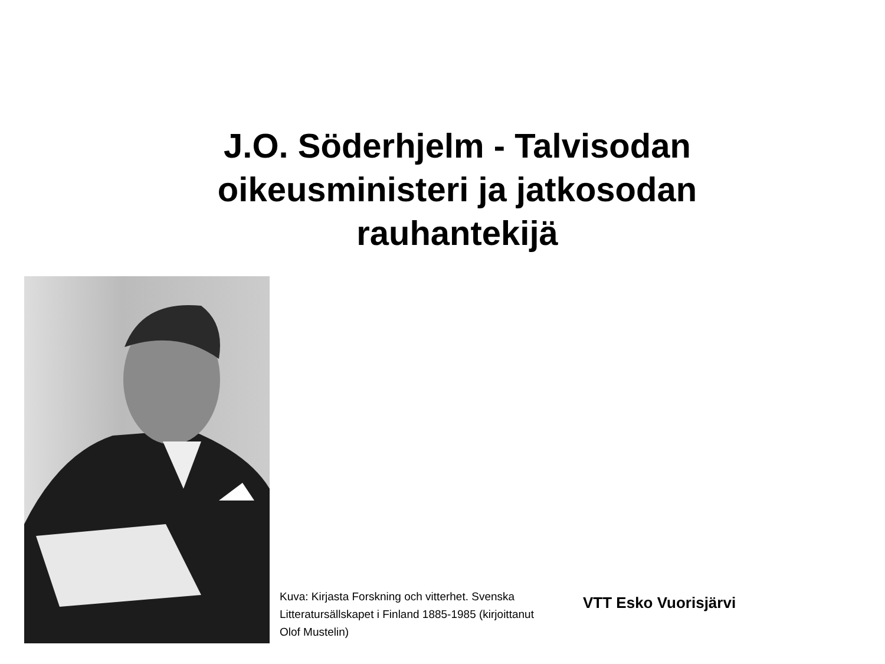J.O. Söderhjelm - Talvisodan oikeusministeri ja jatkosodan rauhantekijä
Kuva: Kirjasta Forskning och vitterhet. Svenska Litteratursällskapet i Finland 1885-1985 (kirjoittanut Olof Mustelin)
VTT Esko Vuorisjärvi